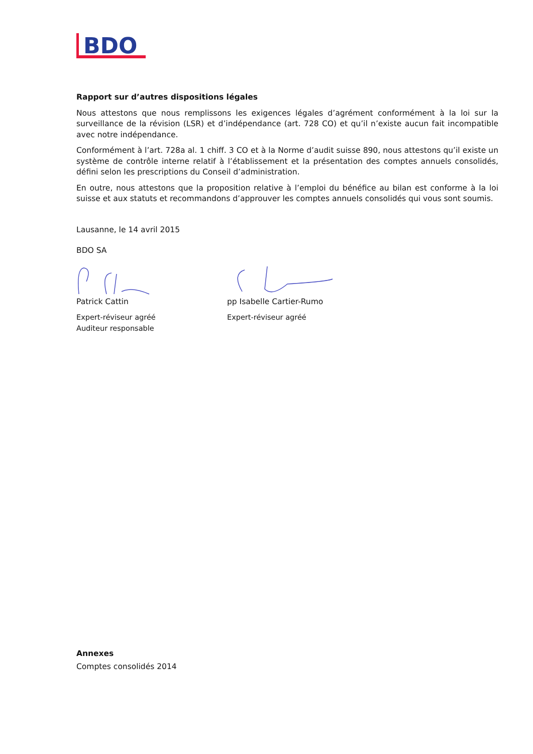BDO
Rapport sur d’autres dispositions légales
Nous attestons que nous remplissons les exigences légales d’agrément conformément à la loi sur la surveillance de la révision (LSR) et d’indépendance (art. 728 CO) et qu’il n’existe aucun fait incompatible avec notre indépendance.
Conformément à l’art. 728a al. 1 chiff. 3 CO et à la Norme d’audit suisse 890, nous attestons qu’il existe un système de contrôle interne relatif à l’établissement et la présentation des comptes annuels consolidés, défini selon les prescriptions du Conseil d’administration.
En outre, nous attestons que la proposition relative à l’emploi du bénéfice au bilan est conforme à la loi suisse et aux statuts et recommandons d’approuver les comptes annuels consolidés qui vous sont soumis.
Lausanne, le 14 avril 2015
BDO SA
Patrick Cattin
Expert-réviseur agréé
Auditeur responsable
pp Isabelle Cartier-Rumo
Expert-réviseur agréé
Annexes
Comptes consolidés 2014